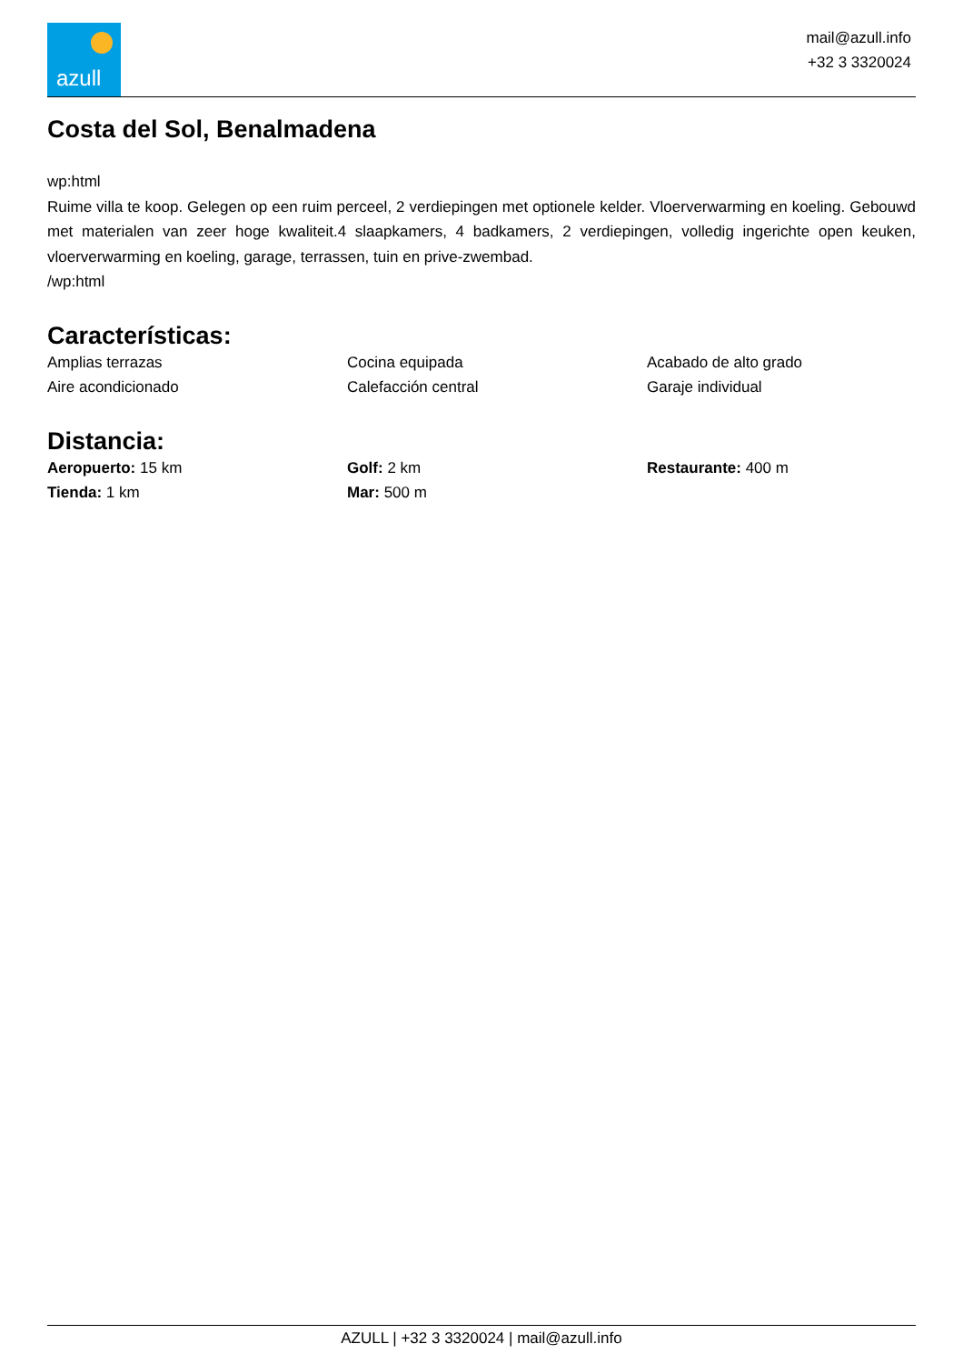azull
mail@azull.info
+32 3 3320024
Costa del Sol, Benalmadena
wp:html
Ruime villa te koop. Gelegen op een ruim perceel, 2 verdiepingen met optionele kelder. Vloerverwarming en koeling. Gebouwd met materialen van zeer hoge kwaliteit.4 slaapkamers, 4 badkamers, 2 verdiepingen, volledig ingerichte open keuken, vloerverwarming en koeling, garage, terrassen, tuin en prive-zwembad.
/wp:html
Características:
Amplias terrazas
Cocina equipada
Acabado de alto grado
Aire acondicionado
Calefacción central
Garaje individual
Distancia:
Aeropuerto: 15 km
Golf: 2 km
Restaurante: 400 m
Tienda: 1 km
Mar: 500 m
AZULL | +32 3 3320024 | mail@azull.info